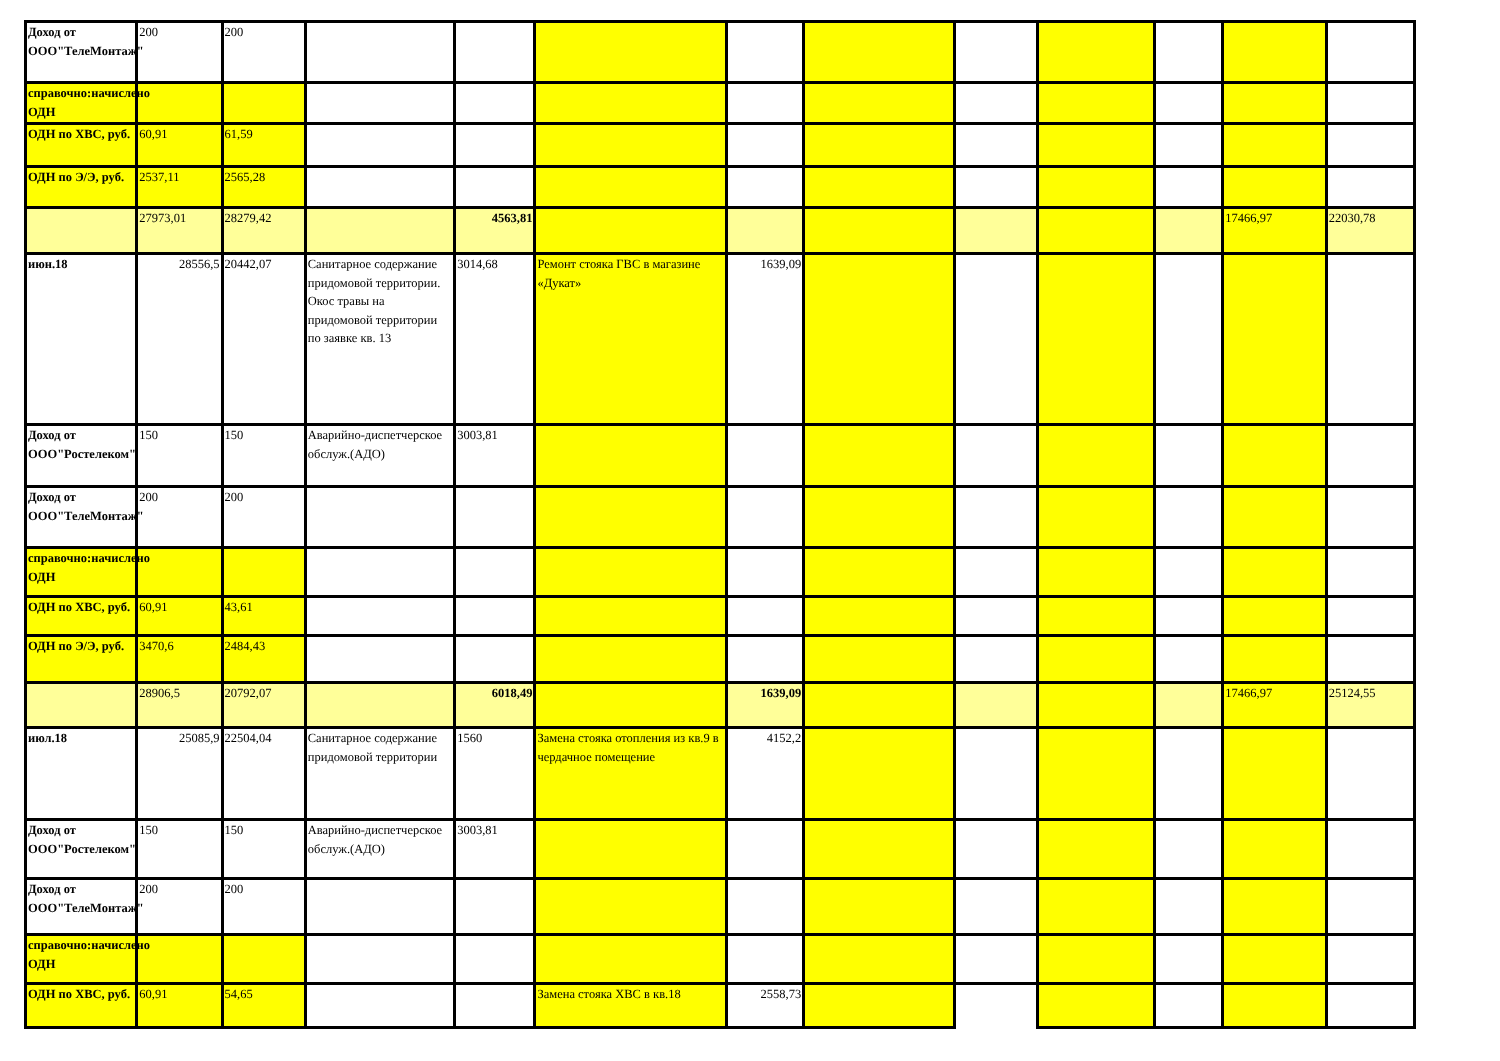| Доход от ООО"ТелеМонтаж" | 200 | 200 | | | | | | | | | | |
| справочно:начислено ОДН | | | | | | | | | | | | |
| ОДН по ХВС, руб. | 60,91 | 61,59 | | | | | | | | | | |
| ОДН по Э/Э, руб. | 2537,11 | 2565,28 | | | | | | | | | | |
| | 27973,01 | 28279,42 | | 4563,81 | | | | | | | 17466,97 | 22030,78 |
| июн.18 | 28556,5 | 20442,07 | Санитарное содержание придомовой территории. Окос травы на придомовой территории по заявке кв. 13 | 3014,68 | Ремонт стояка ГВС в магазине «Дукат» | 1639,09 | | | | | | |
| Доход от ООО"Ростелеком" | 150 | 150 | Аварийно-диспетчерское обслуж.(АДО) | 3003,81 | | | | | | | | |
| Доход от ООО"ТелеМонтаж" | 200 | 200 | | | | | | | | | | |
| справочно:начислено ОДН | | | | | | | | | | | | |
| ОДН по ХВС, руб. | 60,91 | 43,61 | | | | | | | | | | |
| ОДН по Э/Э, руб. | 3470,6 | 2484,43 | | | | | | | | | | |
| | 28906,5 | 20792,07 | | 6018,49 | | 1639,09 | | | | | 17466,97 | 25124,55 |
| июл.18 | 25085,9 | 22504,04 | Санитарное содержание придомовой территории | 1560 | Замена стояка отопления из кв.9 в чердачное помещение | 4152,2 | | | | | | |
| Доход от ООО"Ростелеком" | 150 | 150 | Аварийно-диспетчерское обслуж.(АДО) | 3003,81 | | | | | | | | |
| Доход от ООО"ТелеМонтаж" | 200 | 200 | | | | | | | | | | |
| справочно:начислено ОДН | | | | | | | | | | | | |
| ОДН по ХВС, руб. | 60,91 | 54,65 | | | Замена стояка ХВС в кв.18 | 2558,73 | | | | | | |